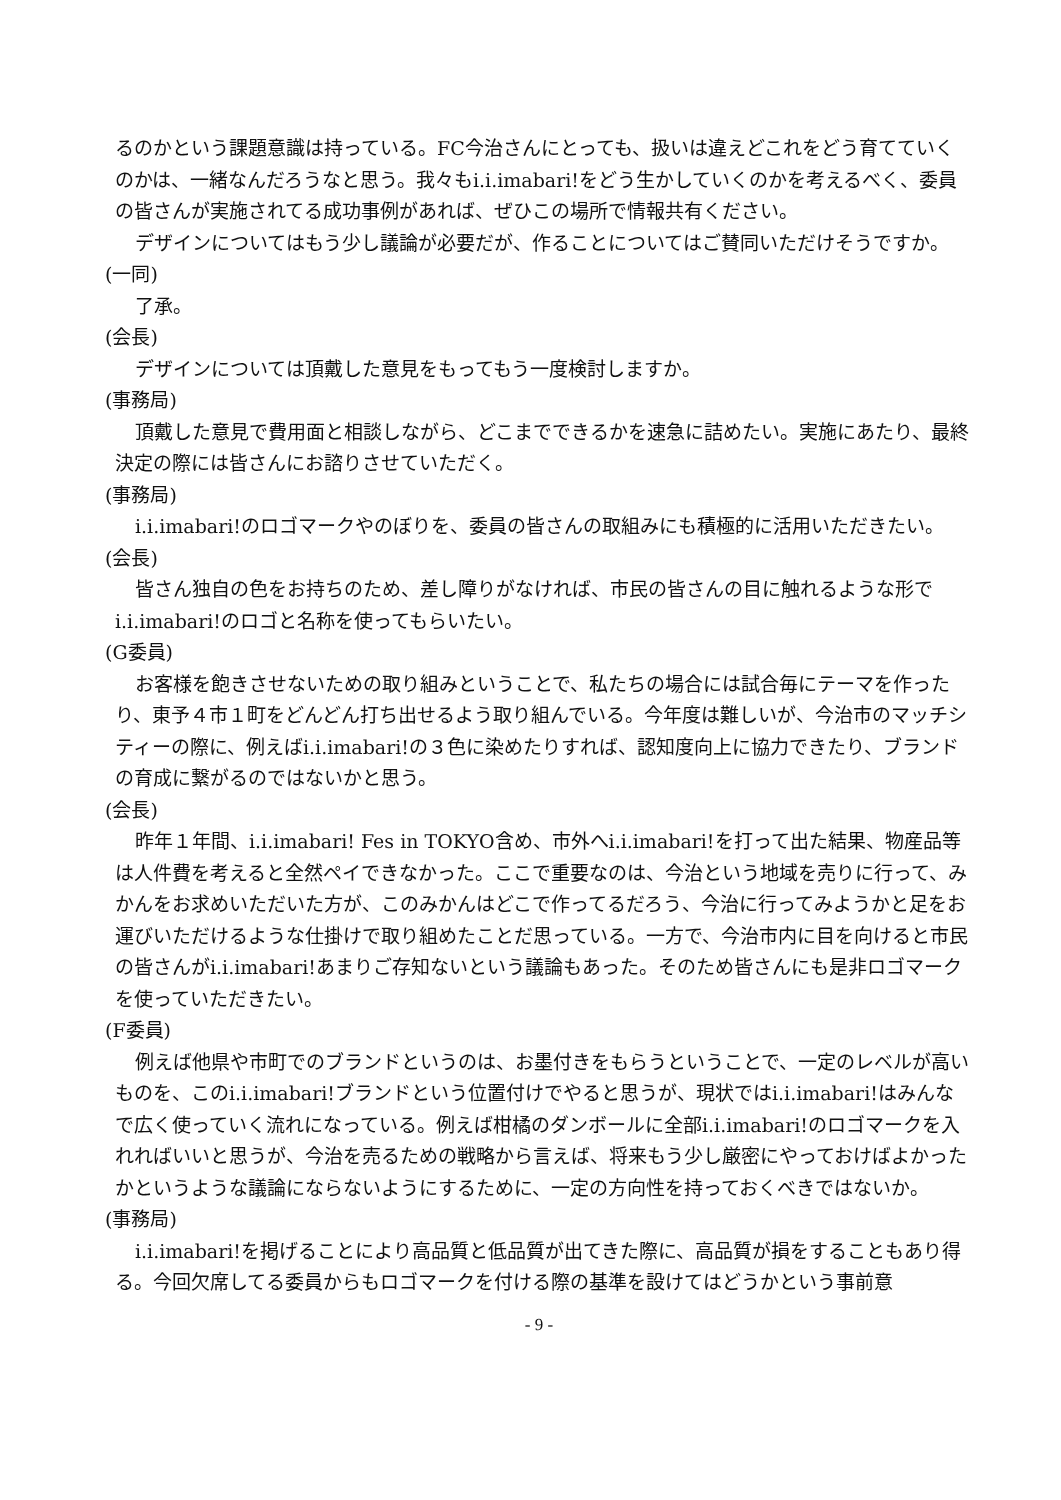るのかという課題意識は持っている。FC今治さんにとっても、扱いは違えどこれをどう育てていくのかは、一緒なんだろうなと思う。我々もi.i.imabari!をどう生かしていくのかを考えるべく、委員の皆さんが実施されてる成功事例があれば、ぜひこの場所で情報共有ください。
デザインについてはもう少し議論が必要だが、作ることについてはご賛同いただけそうですか。
(一同)
了承。
(会長)
デザインについては頂戴した意見をもってもう一度検討しますか。
(事務局)
頂戴した意見で費用面と相談しながら、どこまでできるかを速急に詰めたい。実施にあたり、最終決定の際には皆さんにお諮りさせていただく。
(事務局)
i.i.imabari!のロゴマークやのぼりを、委員の皆さんの取組みにも積極的に活用いただきたい。
(会長)
皆さん独自の色をお持ちのため、差し障りがなければ、市民の皆さんの目に触れるような形でi.i.imabari!のロゴと名称を使ってもらいたい。
(G委員)
お客様を飽きさせないための取り組みということで、私たちの場合には試合毎にテーマを作ったり、東予４市１町をどんどん打ち出せるよう取り組んでいる。今年度は難しいが、今治市のマッチシティーの際に、例えばi.i.imabari!の３色に染めたりすれば、認知度向上に協力できたり、ブランドの育成に繋がるのではないかと思う。
(会長)
昨年１年間、i.i.imabari! Fes in TOKYO含め、市外へi.i.imabari!を打って出た結果、物産品等は人件費を考えると全然ペイできなかった。ここで重要なのは、今治という地域を売りに行って、みかんをお求めいただいた方が、このみかんはどこで作ってるだろう、今治に行ってみようかと足をお運びいただけるような仕掛けで取り組めたことだ思っている。一方で、今治市内に目を向けると市民の皆さんがi.i.imabari!あまりご存知ないという議論もあった。そのため皆さんにも是非ロゴマークを使っていただきたい。
(F委員)
例えば他県や市町でのブランドというのは、お墨付きをもらうということで、一定のレベルが高いものを、このi.i.imabari!ブランドという位置付けでやると思うが、現状ではi.i.imabari!はみんなで広く使っていく流れになっている。例えば柑橘のダンボールに全部i.i.imabari!のロゴマークを入れればいいと思うが、今治を売るための戦略から言えば、将来もう少し厳密にやっておけばよかったかというような議論にならないようにするために、一定の方向性を持っておくべきではないか。
(事務局)
i.i.imabari!を掲げることにより高品質と低品質が出てきた際に、高品質が損をすることもあり得る。今回欠席してる委員からもロゴマークを付ける際の基準を設けてはどうかという事前意
- 9 -